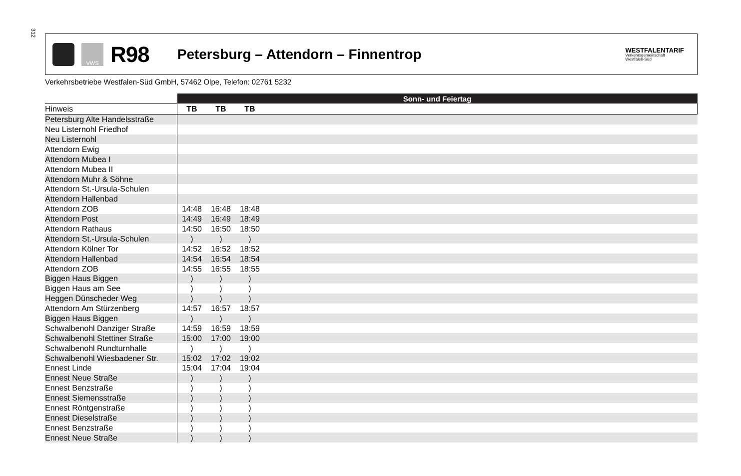312
VWS
R98
Petersburg – Attendorn – Finnentrop
WESTFALENTARIF
Verkehrsgemeinschaft
Westfalen-Süd
Verkehrsbetriebe Westfalen-Süd GmbH, 57462 Olpe, Telefon: 02761 5232
| | Sonn- und Feiertag | | | |
| Hinweis | TB | TB | TB | |
| Petersburg Alte Handelsstraße | | | | |
| Neu Listernohl Friedhof | | | | |
| Neu Listernohl | | | | |
| Attendorn Ewig | | | | |
| Attendorn Mubea I | | | | |
| Attendorn Mubea II | | | | |
| Attendorn Muhr & Söhne | | | | |
| Attendorn St.-Ursula-Schulen | | | | |
| Attendorn Hallenbad | | | | |
| Attendorn ZOB | 14:48 | 16:48 | 18:48 | |
| Attendorn Post | 14:49 | 16:49 | 18:49 | |
| Attendorn Rathaus | 14:50 | 16:50 | 18:50 | |
| Attendorn St.-Ursula-Schulen | ) | ) | ) | |
| Attendorn Kölner Tor | 14:52 | 16:52 | 18:52 | |
| Attendorn Hallenbad | 14:54 | 16:54 | 18:54 | |
| Attendorn ZOB | 14:55 | 16:55 | 18:55 | |
| Biggen Haus Biggen | ) | ) | ) | |
| Biggen Haus am See | ) | ) | ) | |
| Heggen Dünscheder Weg | ) | ) | ) | |
| Attendorn Am Stürzenberg | 14:57 | 16:57 | 18:57 | |
| Biggen Haus Biggen | ) | ) | ) | |
| Schwalbenohl Danziger Straße | 14:59 | 16:59 | 18:59 | |
| Schwalbenohl Stettiner Straße | 15:00 | 17:00 | 19:00 | |
| Schwalbenohl Rundturnhalle | ) | ) | ) | |
| Schwalbenohl Wiesbadener Str. | 15:02 | 17:02 | 19:02 | |
| Ennest Linde | 15:04 | 17:04 | 19:04 | |
| Ennest Neue Straße | ) | ) | ) | |
| Ennest Benzstraße | ) | ) | ) | |
| Ennest Siemensstraße | ) | ) | ) | |
| Ennest Röntgenstraße | ) | ) | ) | |
| Ennest Dieselstraße | ) | ) | ) | |
| Ennest Benzstraße | ) | ) | ) | |
| Ennest Neue Straße | ) | ) | ) | |